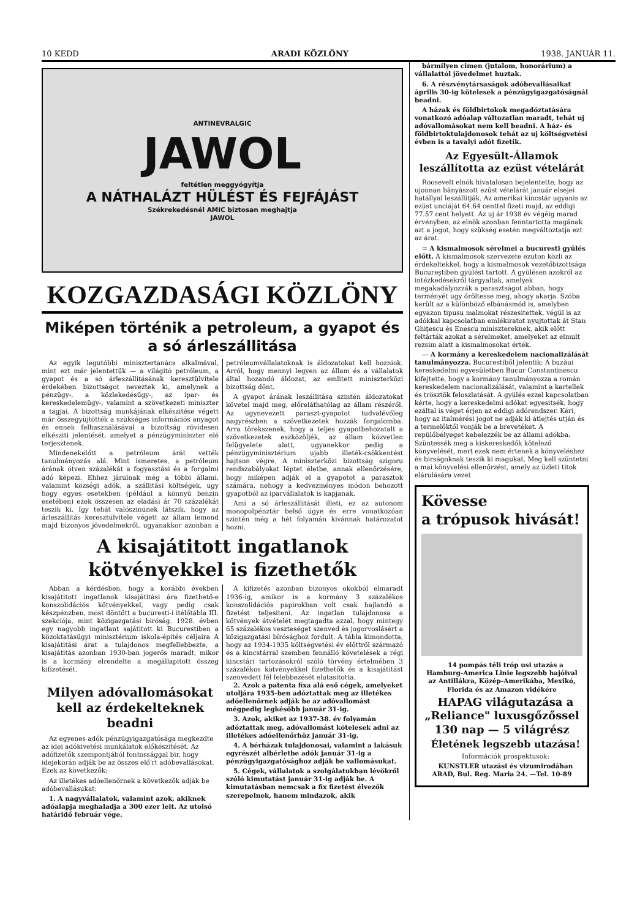10 KEDD ARADI KÖZLÖNY 1938. JANUÁR 11.
ANTINEVRALGIC
JAWOL
feltétlen meggyógyítja
A NÁTHALÁZT HÜLÉST ÉS FEJFÁJÁST
Székrekedésnél AMIC biztosan meghajtja
JAWOL
KOZGAZDASÁGI KÖZLÖNY
Miképen történik a petroleum, a gyapot és a só árleszállitása
Az egyik legutóbbi minisztertanács alkalmával, mint ezt már jelentettük — a világitó petróleum, a gyapot és a só árleszállitásának keresztülvitele érdekében bizottságot neveztek ki, amelynek a pénzügy-, a közlekedésügy-, az ipar- és kereskedelemügy-, valamint a szövetkezeti miniszter a tagjai. A bizottság munkájának elkészitése végett már összegyüjtötték a szükséges információs anyagot és ennek felhasználásával a bizottság rövidesen elkésziti jelentését, amelyet a pénzügyminiszter elé terjesztenek.
Mindenekelőtt a petróleum árát vették tanulmányozás alá. Mint ismeretes, a petróleum árának ötven százalékát a fogyasztási és a forgalmi adó képezi. Ehhez járulnak még a többi állami, valamint községi adók, a szállitási költségek, ugy hogy egyes esetekben (például a könnyü benzin esetében) ezek összesen az eladási ár 70 százalékát teszik ki. Igy tehát valószinünek látszik, hogy az árleszállitás keresztülvitele végett az állam lemond majd bizonyos jövedelmekről, ugyanakkor azonban a petróleumvállalatoknak is áldozatokat kell hozniok. Arról, hogy mennyi legyen az állam és a vállalatok által hozandó áldozat, az emlitett miniszterközi bizottság dönt.
A gyapot árának leszállitása szintén áldozatokat követel majd meg, előreláthatólag az állam részéről. Az ugynevezett paraszt-gyapotot tudvalévőleg nagyrészben a szövetkezetek hozzák forgalomba. Arra törekszenek, hogy a teljes gyapotbehozatalt a szövetkezetek eszközöljék, az állam közvetlen felügyelete alatt, ugyanekkor pedig a pénzügyminisztérium ujabb illeték-csökkentést hajtson végre. A miniszterközi bizottság szigoru rendszabályokat léptet életbe, annak ellenőrzésére, hogy miképen adják el a gyapotot a parasztok számára, nehogy a kedvezményes módon behozott gyapotból az iparvállalatok is kapjanak.
Ami a só árleszállitását illeti, ez az autonom monopolpénztár belső ügye és erre vonatkozóan szintén még a hét folyamán kivánnak határozatot hozni.
A kisajátitott ingatlanok kötvényekkel is fizethetők
Abban a kérdésben, hogy a korábbi években kisajátitott ingatlanok kisajátitási ára fizethető-e konszolidációs kötvényekkel, vagy pedig csak készpénzben, most döntött a bucuresti-i itélőtábla III. szekciója, mint közigazgatási biróság. 1928. évben egy nagyobb ingatlant sajátitott ki Bucurestiben a közoktatásügyi minisztérium iskola-épités céljaira A kisajátitási árat a tulajdonos megfellebbezte, a kisajátitás azonban 1930-ban jogerős maradt, mikor is a kormány elrendelte a megállapitott összeg kifizetését.
A kifizetés azonban bizonyos okokból elmaradt 1936-ig, amikor is a kormány 3 százalékos konszolidációs papirokban volt csak hajlandó a fizetést teljesiteni. Az ingatlan tulajdonosa a kötvények átvételét megtagadta azzal, hogy mintegy 65 százalékos veszteséget szenved és jogorvoslásért a közigazgatási bírósághoz fordult. A tábla kimondotta, hogy az 1934-1935 költségvetési év előttről származó és a kincstárral szemben fennálló követelések a régi kincstári tartozásokról szóló törvény értelmében 3 százalékos kötvényekkel fizethetők és a kisajátitást szenvedett fél felebbezését elutasitotta.
Milyen adóvallomásokat kell az érdekelteknek beadni
Az egyenes adók pénzügyigazgatósága megkezdte az idei adókivetési munkálatok előkészitését. Az adófizetők szempontjából fontossággal bir, hogy idejekorán adják be az összes elő'rt adóbevallásokat. Ezek az következők:
Az illetékes adóellenőrnek a következők adják be adóbevallásukat:
1. A nagyvállalatok, valamint azok, akiknek adóalapja meghaladja a 300 ezer leit. Az utolsó határidő február vége.
2. Azok a patenta fixa alá eső cégek, amelyeket utoljára 1935-ben adóztattak meg az illetékes adóellenőrnek adják be az adóvallomást mégpedig legkésőbb január 31-ig.
3. Azok, akiket az 1937-38. év folyamán adóztattak meg, adóvallomást kötelesek adni az illetékes adóellenőrhöz január 31-ig.
4. A bérházak tulajdonosai, valamint a lakásuk egyrészét albérletbe adók január 31-ig a pénzügyigazgatósághoz adják be vallomásukat.
5. Cégek, vállalatok a szolgálatukban lévőkről szóló kimutatást január 31-ig adják be. A kimutatásban nemcsak a fix fizetést élvezők szerepelnek, hanem mindazok, akik
bármilyen cimen (jutalom, honorárium) a vállalattól jövedelmet huztak.
6. A részvénytársaságok adóbevallásaikat április 30-ig kötelesek a pénzügyigazgatóságnál beadni.
A házak és földbirtokok megadóztatására vonatkozó adóalap változatlan maradt, tehát uj adóvallomásokat nem kell beadni. A ház- és földbirtoktulajdonosok tehát az uj költségvetési évben is a tavalyi adót fizetik.
Az Egyesült-Államok leszállította az ezüst vételárát
Roosevelt elnök hivatalosan bejelentette, hogy az ujonnan bányászott ezüst vételárát január elsejei hatállyal leszállitják. Az amerikai kincstár ugyanis az ezüst unciáját 64.64 centtel fizeti majd, az eddigi 77.57 cent helyett. Az uj ár 1938 év végéig marad érvényben, az elnök azonban fenntartotta magának azt a jogot, hogy szükség esetén megváltoztatja ezt az árat.
= A kismalmosok sérelmei a bucuresti gyülés előtt. A kismalmosok szervezete ezuton közli az érdekeltekkel, hogy a kismalmosok vezetőbizottsága Bucureştiben gyülést tartott. A gyülésen azokról az intézkedésekről tárgyaltak, amelyek megakadályozzák a parasztságot abban, hogy terményét ugy őröltesse meg, ahogy akarja. Szóba került az a különböző elbánásmód is, amelyben egyazon tipusu malmokat részesitettek, végül is az adókkal kapcsolatban emlékiratot nyujtottak át Stan Ghiţescu és Enescu minisztereknek, akik előtt feltárták azokat a sérelmeket, amelyeket az elmult rezsim alatt a kismalmosokat érték.
— A kormány a kereskedelem nacionalizálását tanulmányozza. Bucurestiből jelentik: A buzăui kereskedelmi egyesületben Bucur Constantinescu kifejtette, hogy a kormány tanulmányozza a román kereskedelem nacionalizálását, valamint a kartellek és trösztök feloszlatását. A gyülés ezzel kapcsolatban kérte, hogy a kereskedelmi adókat egyesitsék, hogy ezáltal is véget érjen az eddigi adórendszer. Kéri, hogy az italmérési jogot ne adják ki átlejtés utján és a termelőktől vonják be a brevetéket. A repülőbélyeget kebelezzék be az állami adókba. Szüntessék meg a kiskereskedők kötelező könyvelését, mert ezek nem értenek a könyveléshez és birságoknak teszik ki magukat. Meg kell szüntetni a mai könyvelési ellenőrzést, amely az üzleti titok elárulására vezet
Kövesse
a trópusok hivását!
14 pompás téli tróp usi utazás a Hamburg-America Linie legszebb hajóival az Antillákra, Közép-Amerikába, Mexikó, Florida és az Amazon vidékére
HAPAG világutazása a „Reliance" luxusgőzőssel 130 nap — 5 világrész
Életének legszebb utazása!
Információk prospektusok:
KUNSTLER utazási és vizumirodában ARAD, Bul. Reg. Maria 24. —Tel. 10-89